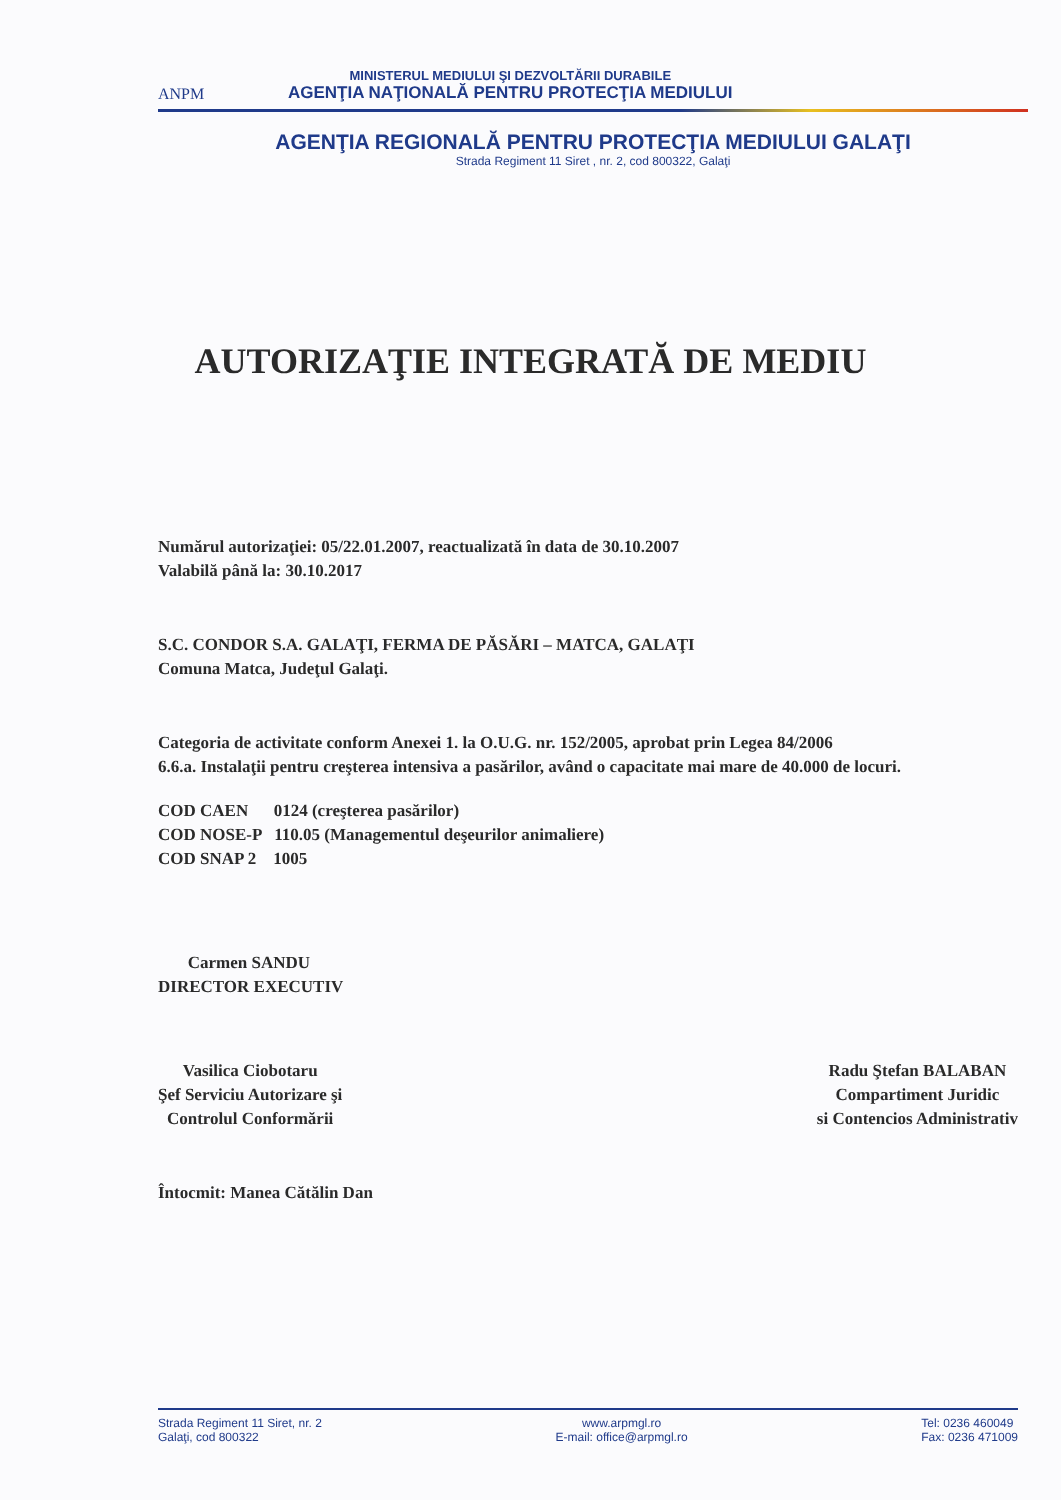ANPM
MINISTERUL MEDIULUI ŞI DEZVOLTĂRII DURABILE
AGENŢIA NAŢIONALĂ PENTRU PROTECŢIA MEDIULUI
AGENŢIA REGIONALĂ PENTRU PROTECŢIA MEDIULUI GALAŢI
Strada Regiment 11 Siret , nr. 2, cod 800322, Galaţi
AUTORIZAŢIE INTEGRATĂ DE MEDIU
Numărul autorizaţiei: 05/22.01.2007, reactualizată în data de 30.10.2007
Valabilă până la: 30.10.2017
S.C. CONDOR S.A. GALAŢI, FERMA DE PĂSĂRI – MATCA, GALAŢI
Comuna Matca, Judeţul Galaţi.
Categoria de activitate conform Anexei 1. la O.U.G. nr. 152/2005, aprobat prin Legea 84/2006
6.6.a. Instalaţii pentru creşterea intensiva a pasărilor, având o capacitate mai mare de 40.000 de locuri.
COD CAEN 0124 (creşterea pasărilor)
COD NOSE-P 110.05 (Managementul deşeurilor animaliere)
COD SNAP 2 1005
Carmen SANDU
DIRECTOR EXECUTIV
Vasilica Ciobotaru
Şef Serviciu Autorizare şi
Controlul Conformării
Radu Ştefan BALABAN
Compartiment Juridic
si Contencios Administrativ
Întocmit: Manea Cătălin Dan
Strada Regiment 11 Siret, nr. 2
Galaţi, cod 800322
www.arpmgl.ro
E-mail: office@arpmgl.ro
Tel: 0236 460049
Fax: 0236 471009